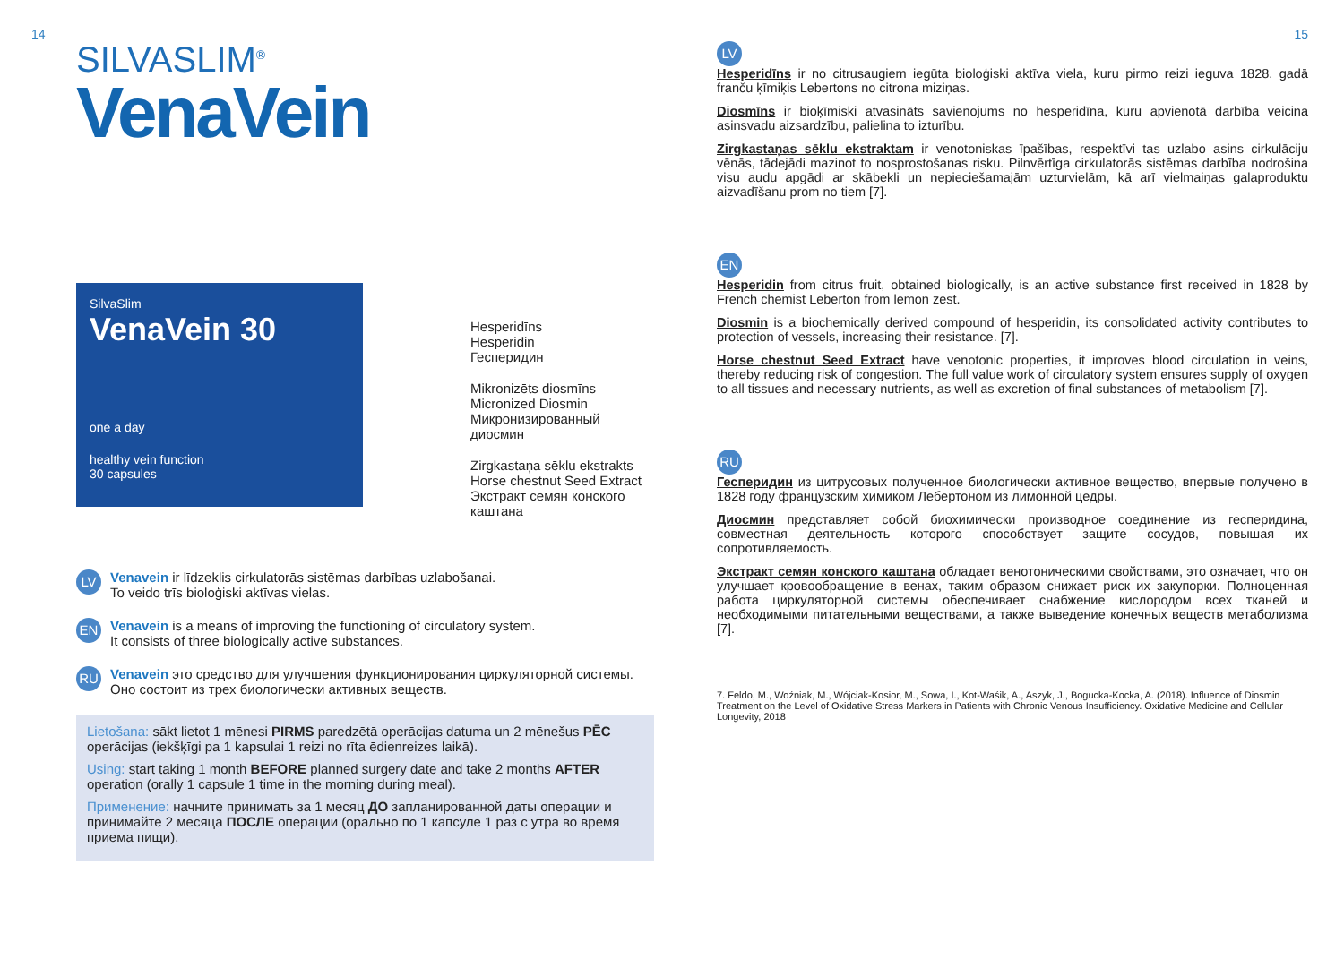14
SILVASLIM<sup>®</sup>
VenaVein
SilvaSlim
VenaVein 30
one a day
healthy vein function
30 capsules
Hesperidīns
Hesperidin
Гесперидин
Mikronizēts diosmīns
Micronized Diosmin
Микронизированный
диосмин
Zirgkastaņa sēklu ekstrakts
Horse chestnut Seed Extract
Экстракт семян конского
каштана
LV Venavein ir līdzeklis cirkulatorās sistēmas darbības uzlabošanai.
To veido trīs bioloģiski aktīvas vielas.
EN Venavein is a means of improving the functioning of circulatory system.
It consists of three biologically active substances.
RU Venavein это средство для улучшения функционирования циркуляторной системы.
Оно состоит из трех биологически активных веществ.
Lietošana: sākt lietot 1 mēnesi PIRMS paredzētā operācijas datuma un 2 mēnešus PĒC operācijas (iekšķīgi pa 1 kapsulai 1 reizi no rīta ēdienreizes laikā).
Using: start taking 1 month BEFORE planned surgery date and take 2 months AFTER operation (orally 1 capsule 1 time in the morning during meal).
Применение: начните принимать за 1 месяц ДО запланированной даты операции и принимайте 2 месяца ПОСЛЕ операции (орально по 1 капсуле 1 раз с утра во время приема пищи).
15
LV
Hesperidīns ir no citrusaugiem iegūta bioloģiski aktīva viela, kuru pirmo reizi ieguva 1828. gadā franču ķīmiķis Lebertons no citrona miziņas.
Diosmīns ir bioķīmiski atvasināts savienojums no hesperidīna, kuru apvienotā darbība veicina asinsvadu aizsardzību, palielina to izturību.
Zirgkastaņas sēklu ekstraktam ir venotoniskas īpašības, respektīvi tas uzlabo asins cirkulāciju vēnās, tādejādi mazinot to nosprostošanas risku. Pilnvērtīga cirkulatorās sistēmas darbība nodrošina visu audu apgādi ar skābekli un nepieciešamajām uzturvielām, kā arī vielmaiņas galaproduktu aizvadīšanu prom no tiem [7].
EN
Hesperidin from citrus fruit, obtained biologically, is an active substance first received in 1828 by French chemist Leberton from lemon zest.
Diosmin is a biochemically derived compound of hesperidin, its consolidated activity contributes to protection of vessels, increasing their resistance. [7].
Horse chestnut Seed Extract have venotonic properties, it improves blood circulation in veins, thereby reducing risk of congestion. The full value work of circulatory system ensures supply of oxygen to all tissues and necessary nutrients, as well as excretion of final substances of metabolism [7].
RU
Гесперидин из цитрусовых полученное биологически активное вещество, впервые получено в 1828 году французским химиком Лебертоном из лимонной цедры.
Диосмин представляет собой биохимически производное соединение из гесперидина, совместная деятельность которого способствует защите сосудов, повышая их сопротивляемость.
Экстракт семян конского каштана обладает венотоническими свойствами, это означает, что он улучшает кровообращение в венах, таким образом снижает риск их закупорки. Полноценная работа циркуляторной системы обеспечивает снабжение кислородом всех тканей и необходимыми питательными веществами, а также выведение конечных веществ метаболизма [7].
7. Feldo, M., Woźniak, M., Wójciak-Kosior, M., Sowa, I., Kot-Waśik, A., Aszyk, J., Bogucka-Kocka, A. (2018). Influence of Diosmin Treatment on the Level of Oxidative Stress Markers in Patients with Chronic Venous Insufficiency. Oxidative Medicine and Cellular Longevity, 2018